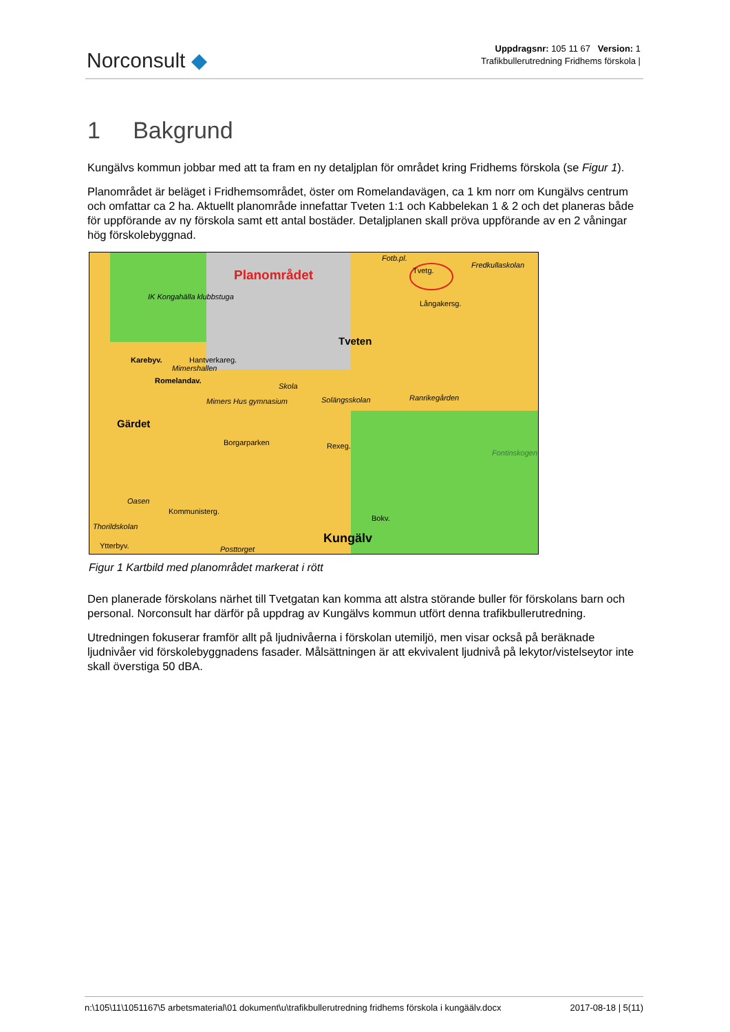Norconsult ◆
Uppdragsnr: 105 11 67 Version: 1
Trafikbullerutredning Fridhems förskola |
1 Bakgrund
Kungälvs kommun jobbar med att ta fram en ny detaljplan för området kring Fridhems förskola (se Figur 1).
Planområdet är beläget i Fridhemsområdet, öster om Romelandavägen, ca 1 km norr om Kungälvs centrum och omfattar ca 2 ha. Aktuellt planområde innefattar Tveten 1:1 och Kabbelekan 1 & 2 och det planeras både för uppförande av ny förskola samt ett antal bostäder. Detaljplanen skall pröva uppförande av en 2 våningar hög förskolebyggnad.
Planområdet
Fotb.pl.
Tvetg.
Fredkullaskolan
IK Kongahälla klubbstuga
Långakersg.
Hantverkareg.
Tveten
Karebyv.
Romelandav.
Mimershallen
Skola
Solängsskolan Ranrikegården
Mimers Hus gymnasium
Gärdet
Rexeg.
Borgarparken
Fontinskogen
Oasen
Kommunisterg.
Thorildskolan
Bokv.
Kungälv
Ytterbyv. Posttorget
Figur 1 Kartbild med planområdet markerat i rött
Den planerade förskolans närhet till Tvetgatan kan komma att alstra störande buller för förskolans barn och personal. Norconsult har därför på uppdrag av Kungälvs kommun utfört denna trafikbullerutredning.
Utredningen fokuserar framför allt på ljudnivåerna i förskolan utemiljö, men visar också på beräknade ljudnivåer vid förskolebyggnadens fasader. Målsättningen är att ekvivalent ljudnivå på lekytor/vistelseytor inte skall överstiga 50 dBA.
n:\105\11\1051167\5 arbetsmaterial\01 dokument\u\trafikbullerutredning fridhems förskola i kungäälv.docx 2017-08-18 | 5(11)